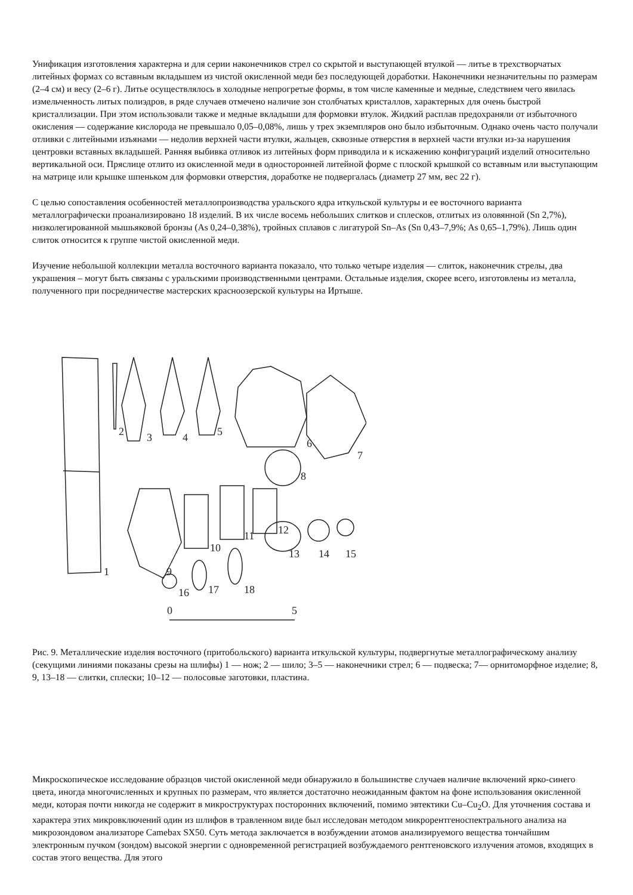Унификация изготовления характерна и для серии наконечников стрел со скрытой и выступающей втулкой — литье в трехстворчатых литейных формах со вставным вкладышем из чистой окисленной меди без последующей доработки. Наконечники незначительны по размерам (2–4 см) и весу (2–6 г). Литье осуществлялось в холодные непрогретые формы, в том числе каменные и медные, следствием чего явилась измельченность литых полиэдров, в ряде случаев отмечено наличие зон столбчатых кристаллов, характерных для очень быстрой кристаллизации. При этом использовали также и медные вкладыши для формовки втулок. Жидкий расплав предохраняли от избыточного окисления — содержание кислорода не превышало 0,05–0,08%, лишь у трех экземпляров оно было избыточным. Однако очень часто получали отливки с литейными изъянами — недолив верхней части втулки, жальцев, сквозные отверстия в верхней части втулки из-за нарушения центровки вставных вкладышей. Ранняя выбивка отливок из литейных форм приводила и к искажению конфигураций изделий относительно вертикальной оси. Пряслице отлито из окисленной меди в односторонней литейной форме с плоской крышкой со вставным или выступающим на матрице или крышке шпеньком для формовки отверстия, доработке не подвергалась (диаметр 27 мм, вес 22 г).
С целью сопоставления особенностей металлопроизводства уральского ядра иткульской культуры и ее восточного варианта металлографически проанализировано 18 изделий. В их числе восемь небольших слитков и сплесков, отлитых из оловянной (Sn 2,7%), низколегированной мышьяковой бронзы (As 0,24–0,38%), тройных сплавов с лигатурой Sn–As (Sn 0,43–7,9%; As 0,65–1,79%). Лишь один слиток относится к группе чистой окисленной меди.
Изучение небольшой коллекции металла восточного варианта показало, что только четыре изделия — слиток, наконечник стрелы, два украшения – могут быть связаны с уральскими производственными центрами. Остальные изделия, скорее всего, изготовлены из металла, полученного при посредничестве мастерских красноозерской культуры на Иртыше.
1
2
3
4
5
6
7
8
9
10
11
12
13
14
15
16
17
18
0
5
Рис. 9. Металлические изделия восточного (притобольского) варианта иткульской культуры, подвергнутые металлографическому анализу (секущими линиями показаны срезы на шлифы) 1 — нож; 2 — шило; 3–5 — наконечники стрел; 6 — подвеска; 7— орнитоморфное изделие; 8, 9, 13–18 — слитки, сплески; 10–12 — полосовые заготовки, пластина.
Микроскопическое исследование образцов чистой окисленной меди обнаружило в большинстве случаев наличие включений ярко-синего цвета, иногда многочисленных и крупных по размерам, что является достаточно неожиданным фактом на фоне использования окисленной меди, которая почти никогда не содержит в микроструктурах посторонних включений, помимо эвтектики Cu–Cu<sub>2</sub>O. Для уточнения состава и характера этих микровключений один из шлифов в травленном виде был исследован методом микрорентгеноспектрального анализа на микрозондовом анализаторе Camebax SX50. Суть метода заключается в возбуждении атомов анализируемого вещества тончайшим электронным пучком (зондом) высокой энергии с одновременной регистрацией возбуждаемого рентгеновского излучения атомов, входящих в состав этого вещества. Для этого